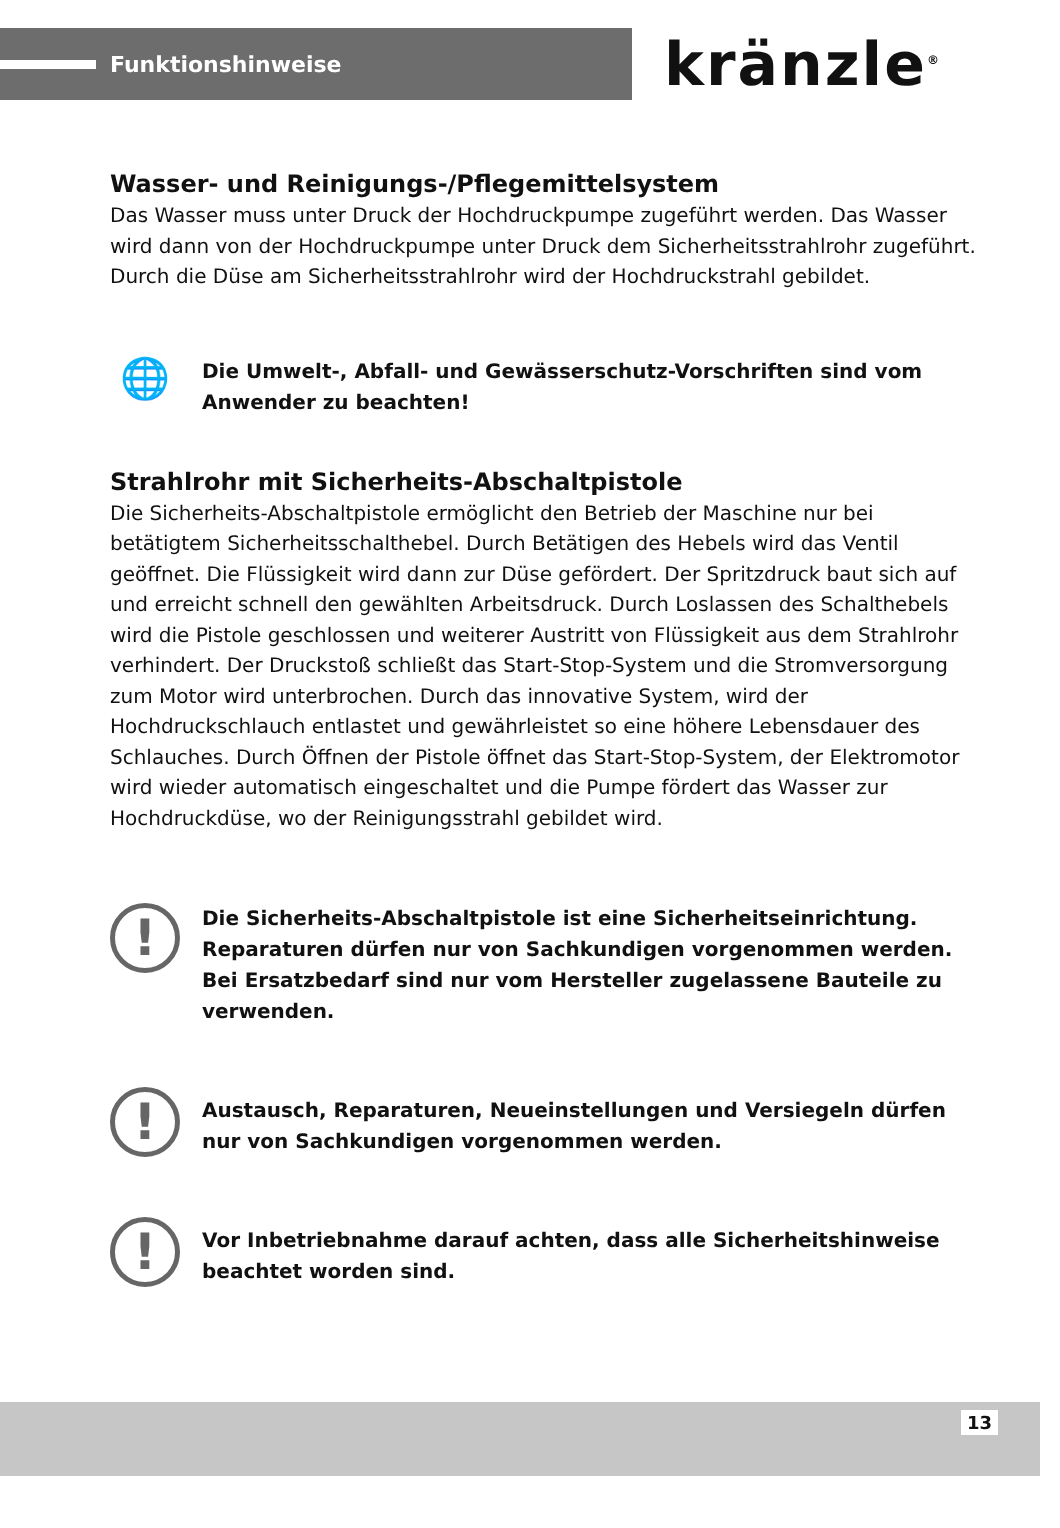Funktionshinweise
kränzle<sup>®</sup>
Wasser- und Reinigungs-/Pflegemittelsystem
Das Wasser muss unter Druck der Hochdruckpumpe zugeführt werden. Das Wasser wird dann von der Hochdruckpumpe unter Druck dem Sicherheitsstrahlrohr zugeführt. Durch die Düse am Sicherheitsstrahlrohr wird der Hochdruckstrahl gebildet.
🌐
Die Umwelt-, Abfall- und Gewässerschutz-Vorschriften sind vom Anwender zu beachten!
Strahlrohr mit Sicherheits-Abschaltpistole
Die Sicherheits-Abschaltpistole ermöglicht den Betrieb der Maschine nur bei betätigtem Sicherheitsschalthebel. Durch Betätigen des Hebels wird das Ventil geöffnet. Die Flüssigkeit wird dann zur Düse gefördert. Der Spritzdruck baut sich auf und erreicht schnell den gewählten Arbeitsdruck. Durch Loslassen des Schalthebels wird die Pistole geschlossen und weiterer Austritt von Flüssigkeit aus dem Strahlrohr verhindert. Der Druckstoß schließt das Start-Stop-System und die Stromversorgung zum Motor wird unterbrochen. Durch das innovative System, wird der Hochdruckschlauch entlastet und gewährleistet so eine höhere Lebensdauer des Schlauches. Durch Öffnen der Pistole öffnet das Start-Stop-System, der Elektromotor wird wieder automatisch eingeschaltet und die Pumpe fördert das Wasser zur Hochdruckdüse, wo der Reinigungsstrahl gebildet wird.
!
Die Sicherheits-Abschaltpistole ist eine Sicherheitseinrichtung. Reparaturen dürfen nur von Sachkundigen vorgenommen werden. Bei Ersatzbedarf sind nur vom Hersteller zugelassene Bauteile zu verwenden.
!
Austausch, Reparaturen, Neueinstellungen und Versiegeln dürfen nur von Sachkundigen vorgenommen werden.
!
Vor Inbetriebnahme darauf achten, dass alle Sicherheitshinweise beachtet worden sind.
13